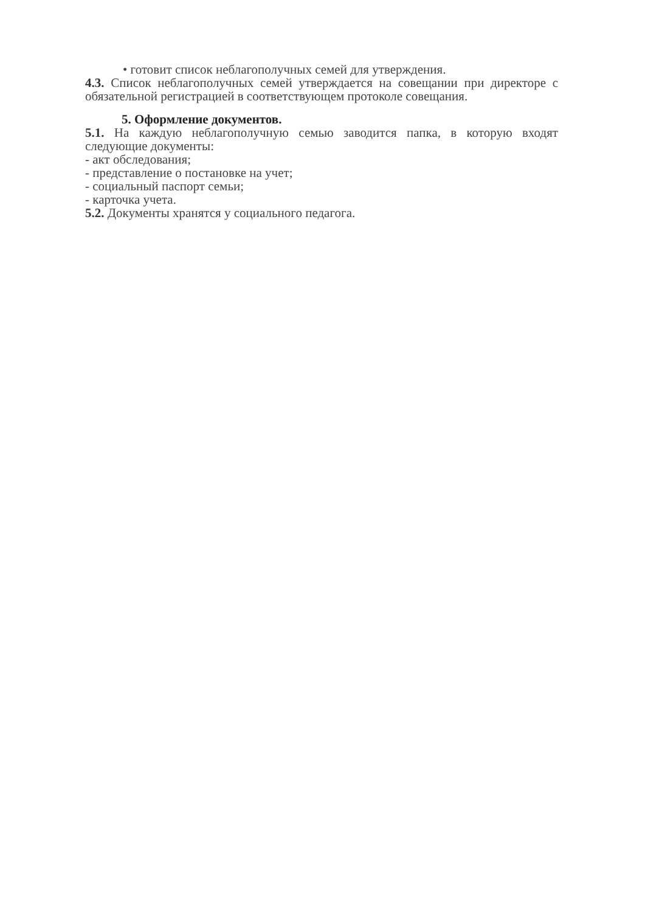• готовит список неблагополучных семей для утверждения.
4.3. Список неблагополучных семей утверждается на совещании при директоре с обязательной регистрацией в соответствующем протоколе совещания.
5. Оформление документов.
5.1. На каждую неблагополучную семью заводится папка, в которую входят следующие документы:
- акт обследования;
- представление о постановке на учет;
- социальный паспорт семьи;
- карточка учета.
5.2. Документы хранятся у социального педагога.